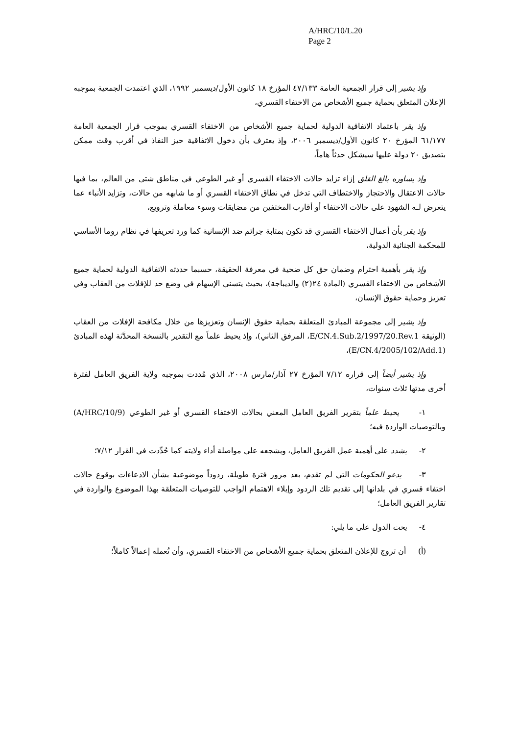A/HRC/10/L.20
Page 2
وإذ يشير إلى قرار الجمعية العامة ٤٧/١٣٣ المؤرخ ١٨ كانون الأول/ديسمبر ١٩٩٢، الذي اعتمدت الجمعية بموجبه الإعلان المتعلق بحماية جميع الأشخاص من الاختفاء القسري،
وإذ يقر باعتماد الاتفاقية الدولية لحماية جميع الأشخاص من الاختفاء القسري بموجب قرار الجمعية العامة ٦١/١٧٧ المؤرخ ٢٠ كانون الأول/ديسمبر ٢٠٠٦، وإذ يعترف بأن دخول الاتفاقية حيز النفاذ في أقرب وقت ممكن بتصديق ٢٠ دولة عليها سيشكل حدثاً هاماً،
وإذ يساوره بالغ القلق إزاء تزايد حالات الاختفاء القسري أو غير الطوعي في مناطق شتى من العالم، بما فيها حالات الاعتقال والاحتجاز والاختطاف التي تدخل في نطاق الاختفاء القسري أو ما شابهه من حالات، وتزايد الأنباء عما يتعرض لـه الشهود على حالات الاختفاء أو أقارب المختفين من مضايقات وسوء معاملة وترويع،
وإذ يقر بأن أعمال الاختفاء القسري قد تكون بمثابة جرائم ضد الإنسانية كما ورد تعريفها في نظام روما الأساسي للمحكمة الجنائية الدولية،
وإذ يقر بأهمية احترام وضمان حق كل ضحية في معرفة الحقيقة، حسبما حددته الاتفاقية الدولية لحماية جميع الأشخاص من الاختفاء القسري (المادة ٢٤(٢) والديباجة)، بحيث يتسنى الإسهام في وضع حد للإفلات من العقاب وفي تعزيز وحماية حقوق الإنسان،
وإذ يشير إلى مجموعة المبادئ المتعلقة بحماية حقوق الإنسان وتعزيزها من خلال مكافحة الإفلات من العقاب (الوثيقة E/CN.4.Sub.2/1997/20.Rev.1، المرفق الثاني)، وإذ يحيط علماً مع التقدير بالنسخة المحدَّثة لهذه المبادئ (E/CN.4/2005/102/Add.1)،
وإذ يشير أيضاً إلى قراره ٧/١٢ المؤرخ ٢٧ آذار/مارس ٢٠٠٨، الذي مُددت بموجبه ولاية الفريق العامل لفترة أخرى مدتها ثلاث سنوات،
١- يحيط علماً بتقرير الفريق العامل المعني بحالات الاختفاء القسري أو غير الطوعي (A/HRC/10/9) وبالتوصيات الواردة فيه؛
٢- يشدد على أهمية عمل الفريق العامل، ويشجعه على مواصلة أداء ولايته كما حُدِّدت في القرار ٧/١٢؛
٣- يدعو الحكومات التي لم تقدم، بعد مرور فترة طويلة، ردوداً موضوعية بشأن الادعاءات بوقوع حالات اختفاء قسري في بلدانها إلى تقديم تلك الردود وإيلاء الاهتمام الواجب للتوصيات المتعلقة بهذا الموضوع والواردة في تقارير الفريق العامل؛
٤- يحث الدول على ما يلي:
(أ) أن تروج للإعلان المتعلق بحماية جميع الأشخاص من الاختفاء القسري، وأن تُعمله إعمالاً كاملاً؛